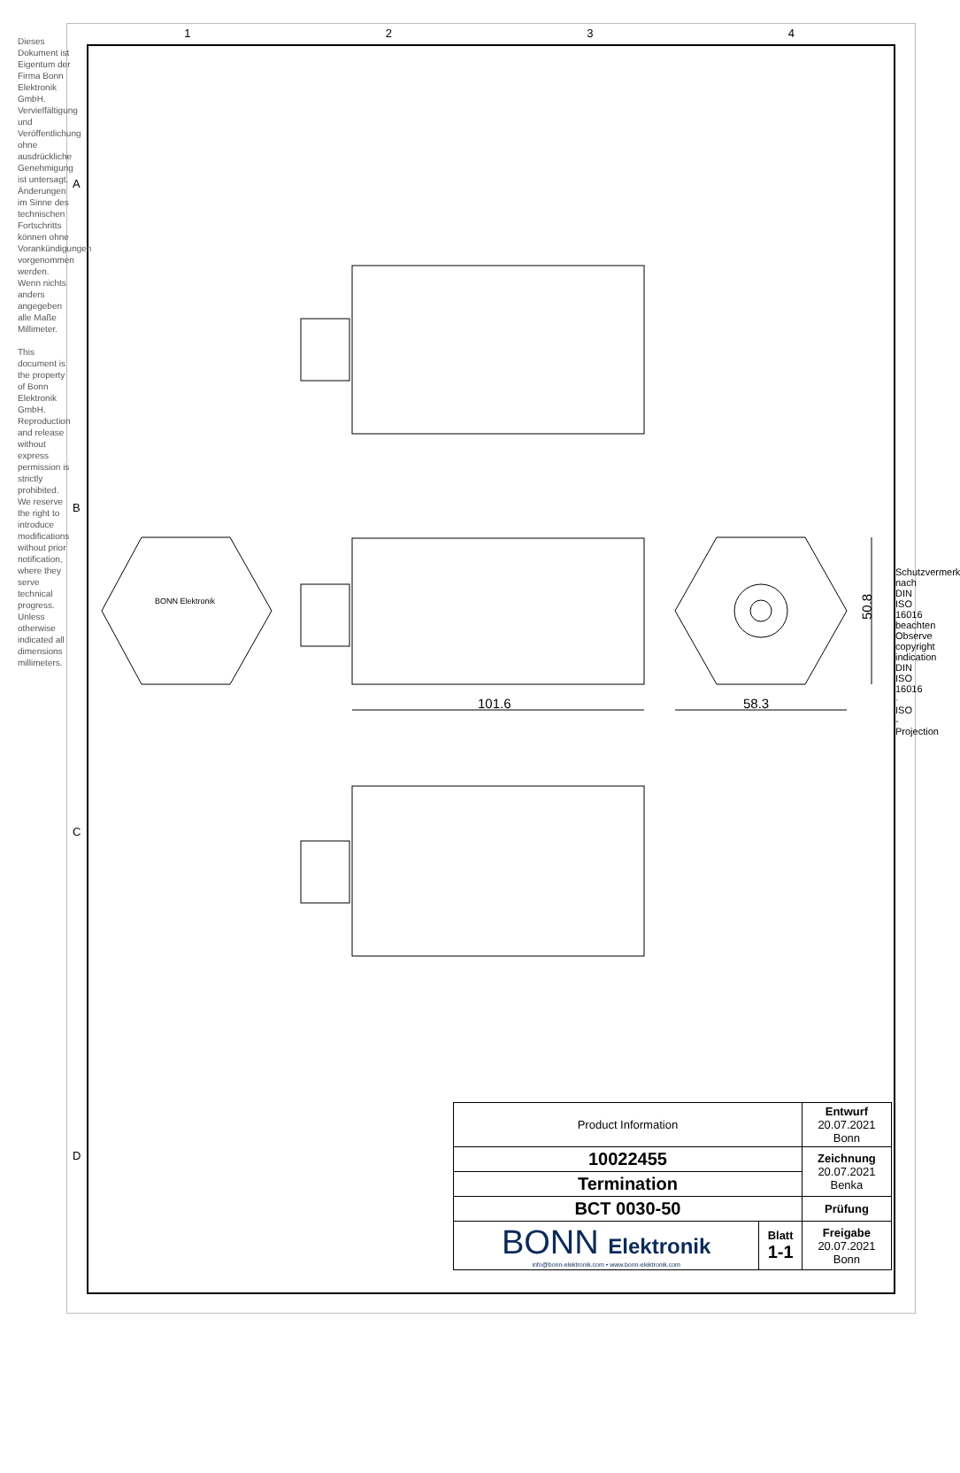1 2 3 4
A
B
C
D
Dieses Dokument ist Eigentum der Firma Bonn Elektronik GmbH. Vervielfältigung und Veröffentlichung ohne ausdrückliche Genehmigung ist untersagt. Änderungen im Sinne des technischen Fortschritts können ohne Vorankündigungen vorgenommen werden. Wenn nichts anders angegeben alle Maße Millimeter.
This document is the property of Bonn Elektronik GmbH. Reproduction and release without express permission is strictly prohibited. We reserve the right to introduce modifications without prior notification, where they serve technical progress. Unless otherwise indicated all dimensions millimeters.
Schutzvermerk nach DIN ISO 16016 beachten Observe copyright indication DIN ISO 16016 · ISO - Projection
101.6
58.3
50.8
BONN Elektronik
| Product Information | | Entwurf 20.07.2021 Bonn |
| 10022455 | | Zeichnung 20.07.2021 Benka |
| Termination | | |
| BCT 0030-50 | | Prüfung |
| BONN Elektronik info@bonn-elektronik.com • www.bonn-elektronik.com | Blatt 1-1 | Freigabe 20.07.2021 Bonn |